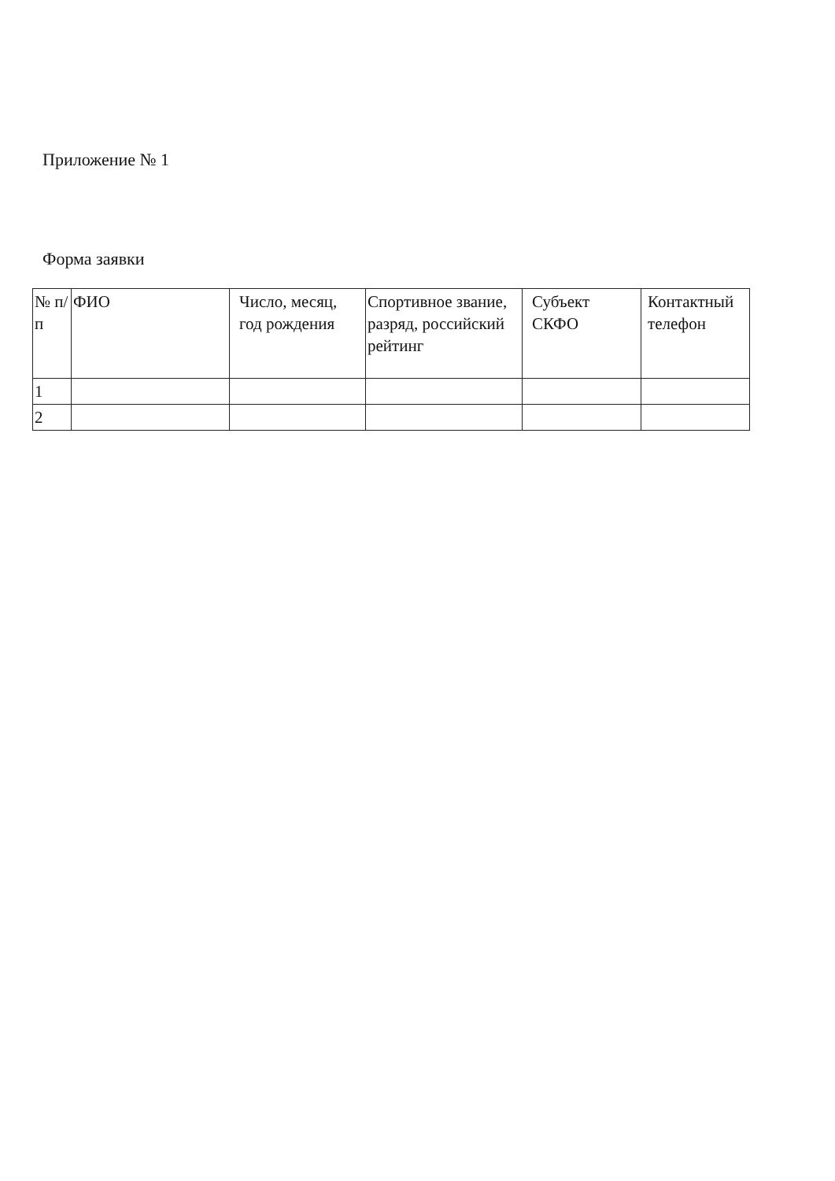Приложение № 1
Форма заявки
| № п/п | ФИО | Число, месяц, год рождения | Спортивное звание, разряд, российский рейтинг | Субъект СКФО | Контактный телефон |
| 1 | | | | | |
| 2 | | | | | |